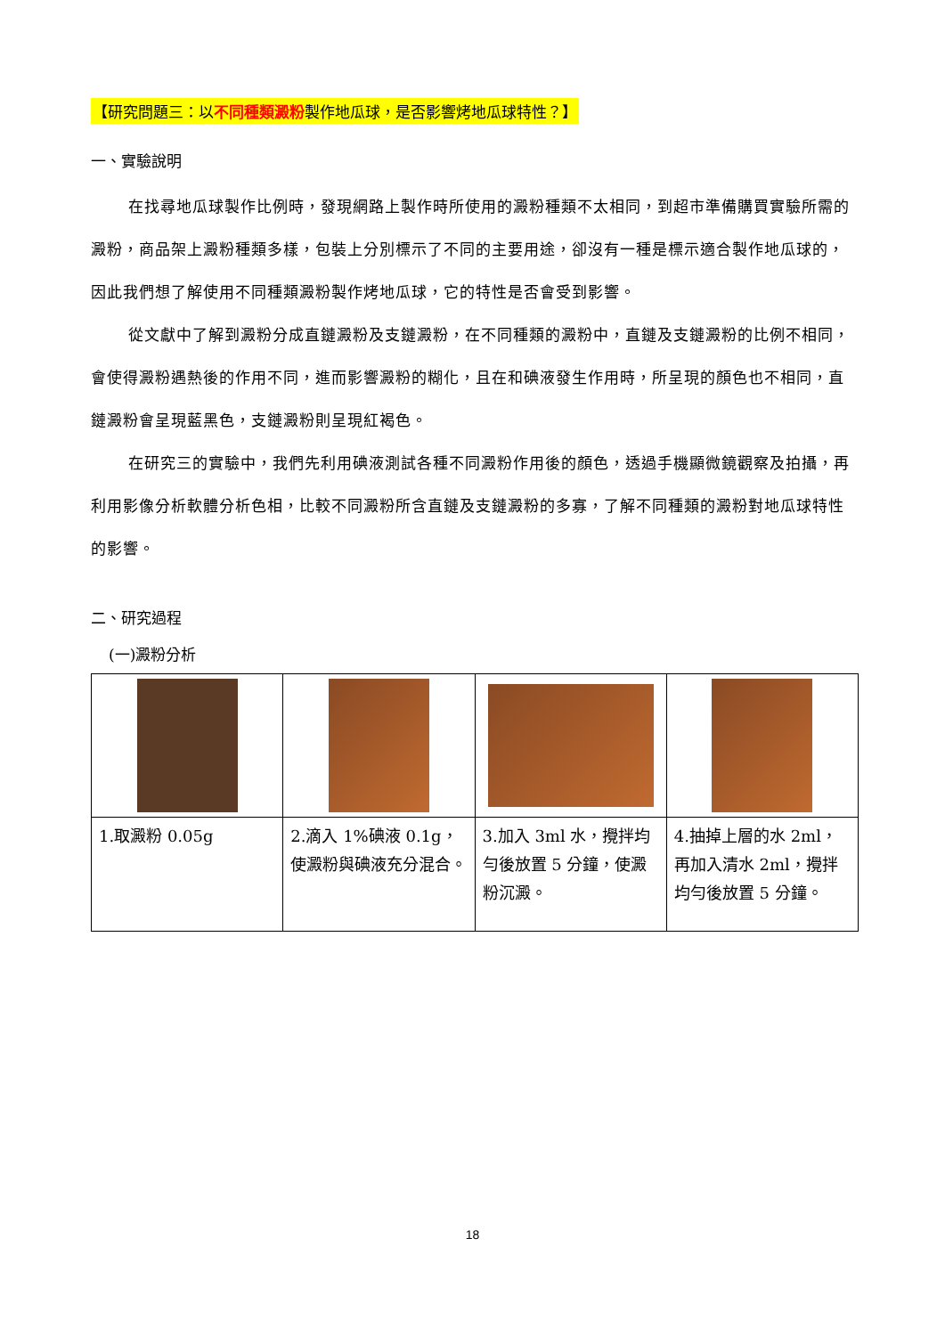【研究問題三：以不同種類澱粉製作地瓜球，是否影響烤地瓜球特性？】
一、實驗說明
在找尋地瓜球製作比例時，發現網路上製作時所使用的澱粉種類不太相同，到超市準備購買實驗所需的澱粉，商品架上澱粉種類多樣，包裝上分別標示了不同的主要用途，卻沒有一種是標示適合製作地瓜球的，因此我們想了解使用不同種類澱粉製作烤地瓜球，它的特性是否會受到影響。
從文獻中了解到澱粉分成直鏈澱粉及支鏈澱粉，在不同種類的澱粉中，直鏈及支鏈澱粉的比例不相同，會使得澱粉遇熱後的作用不同，進而影響澱粉的糊化，且在和碘液發生作用時，所呈現的顏色也不相同，直鏈澱粉會呈現藍黑色，支鏈澱粉則呈現紅褐色。
在研究三的實驗中，我們先利用碘液測試各種不同澱粉作用後的顏色，透過手機顯微鏡觀察及拍攝，再利用影像分析軟體分析色相，比較不同澱粉所含直鏈及支鏈澱粉的多寡，了解不同種類的澱粉對地瓜球特性的影響。
二、研究過程
(一)澱粉分析
| 1.取澱粉 0.05g | 2.滴入 1%碘液 0.1g，使澱粉與碘液充分混合。 | 3.加入 3ml 水，攪拌均勻後放置 5 分鐘，使澱粉沉澱。 | 4.抽掉上層的水 2ml，再加入清水 2ml，攪拌均勻後放置 5 分鐘。 |
18